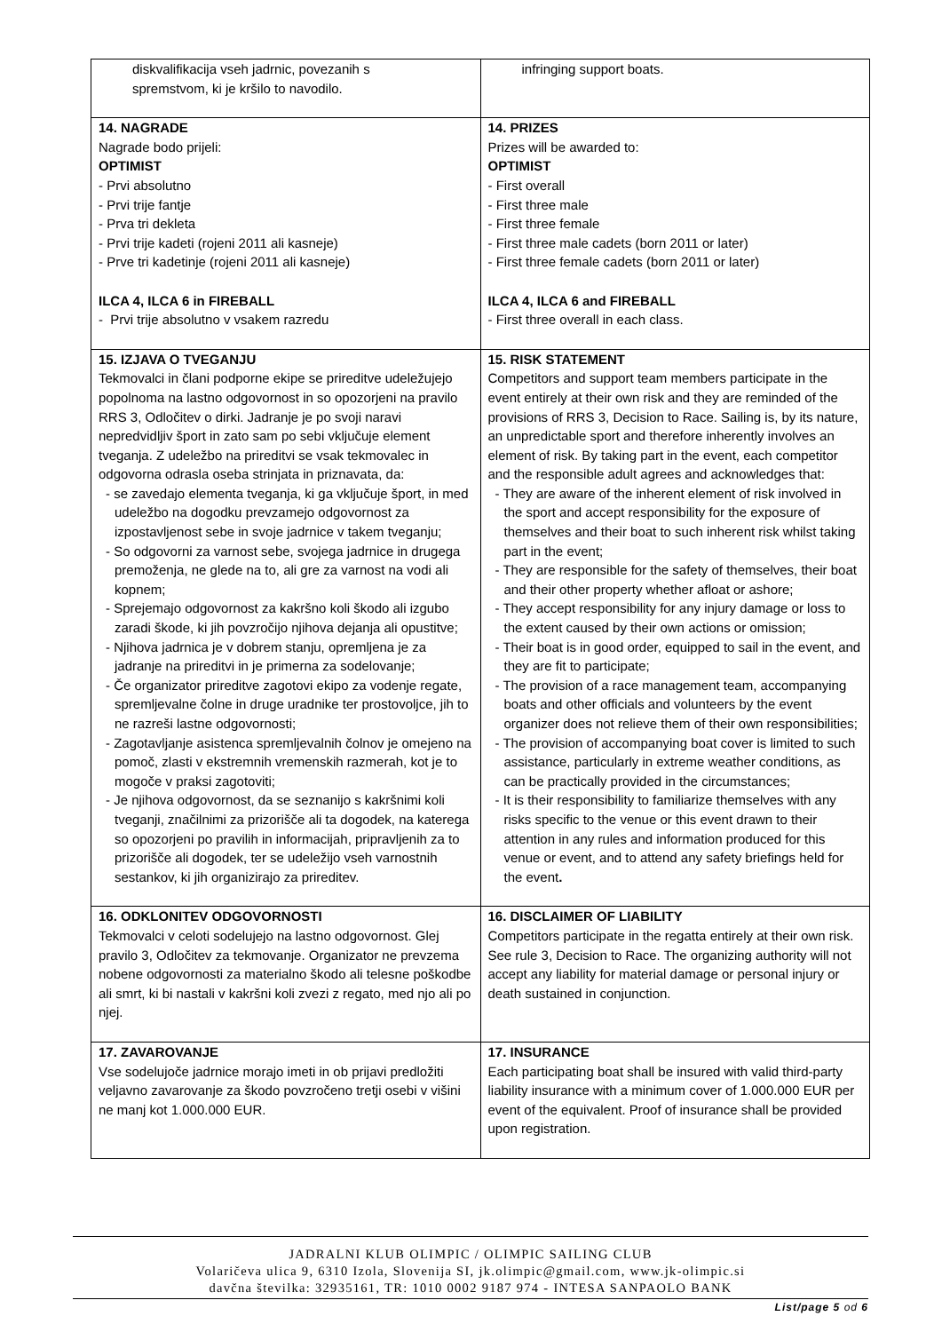| diskvalifikacija vseh jadrnic, povezanih s spremstvom, ki je kršilo to navodilo. | infringing support boats. |
| 14. NAGRADE Nagrade bodo prijeli: OPTIMIST - Prvi absolutno - Prvi trije fantje - Prva tri dekleta - Prvi trije kadeti (rojeni 2011 ali kasneje) - Prve tri kadetinje (rojeni 2011 ali kasneje) ILCA 4, ILCA 6 in FIREBALL - Prvi trije absolutno v vsakem razredu | 14. PRIZES Prizes will be awarded to: OPTIMIST - First overall - First three male - First three female - First three male cadets (born 2011 or later) - First three female cadets (born 2011 or later) ILCA 4, ILCA 6 and FIREBALL - First three overall in each class. |
| 15. IZJAVA O TVEGANJU Tekmovalci in člani podporne ekipe se prireditve udeležujejo popolnoma na lastno odgovornost in so opozorjeni na pravilo RRS 3, Odločitev o dirki. Jadranje je po svoji naravi nepredvidljiv šport in zato sam po sebi vključuje element tveganja. Z udeležbo na prireditvi se vsak tekmovalec in odgovorna odrasla oseba strinjata in priznavata, da: - se zavedajo elementa tveganja, ki ga vključuje šport, in med udeležbo na dogodku prevzamejo odgovornost za izpostavljenost sebe in svoje jadrnice v takem tveganju; - So odgovorni za varnost sebe, svojega jadrnice in drugega premoženja, ne glede na to, ali gre za varnost na vodi ali kopnem; - Sprejemajo odgovornost za kakršno koli škodo ali izgubo zaradi škode, ki jih povzročijo njihova dejanja ali opustitve; - Njihova jadrnica je v dobrem stanju, opremljena je za jadranje na prireditvi in je primerna za sodelovanje; - Če organizator prireditve zagotovi ekipo za vodenje regate, spremljevalne čolne in druge uradnike ter prostovoljce, jih to ne razreši lastne odgovornosti; - Zagotavljanje asistenca spremljevalnih čolnov je omejeno na pomoč, zlasti v ekstremnih vremenskih razmerah, kot je to mogoče v praksi zagotoviti; - Je njihova odgovornost, da se seznanijo s kakršnimi koli tveganji, značilnimi za prizorišče ali ta dogodek, na katerega so opozorjeni po pravilih in informacijah, pripravljenih za to prizorišče ali dogodek, ter se udeležijo vseh varnostnih sestankov, ki jih organizirajo za prireditev. | 15. RISK STATEMENT Competitors and support team members participate in the event entirely at their own risk and they are reminded of the provisions of RRS 3, Decision to Race. Sailing is, by its nature, an unpredictable sport and therefore inherently involves an element of risk. By taking part in the event, each competitor and the responsible adult agrees and acknowledges that: - They are aware of the inherent element of risk involved in the sport and accept responsibility for the exposure of themselves and their boat to such inherent risk whilst taking part in the event; - They are responsible for the safety of themselves, their boat and their other property whether afloat or ashore; - They accept responsibility for any injury damage or loss to the extent caused by their own actions or omission; - Their boat is in good order, equipped to sail in the event, and they are fit to participate; - The provision of a race management team, accompanying boats and other officials and volunteers by the event organizer does not relieve them of their own responsibilities; - The provision of accompanying boat cover is limited to such assistance, particularly in extreme weather conditions, as can be practically provided in the circumstances; - It is their responsibility to familiarize themselves with any risks specific to the venue or this event drawn to their attention in any rules and information produced for this venue or event, and to attend any safety briefings held for the event . |
| 16. ODKLONITEV ODGOVORNOSTI Tekmovalci v celoti sodelujejo na lastno odgovornost. Glej pravilo 3, Odločitev za tekmovanje. Organizator ne prevzema nobene odgovornosti za materialno škodo ali telesne poškodbe ali smrt, ki bi nastali v kakršni koli zvezi z regato, med njo ali po njej. | 16. DISCLAIMER OF LIABILITY Competitors participate in the regatta entirely at their own risk. See rule 3, Decision to Race. The organizing authority will not accept any liability for material damage or personal injury or death sustained in conjunction. |
| 17. ZAVAROVANJE Vse sodelujoče jadrnice morajo imeti in ob prijavi predložiti veljavno zavarovanje za škodo povzročeno tretji osebi v višini ne manj kot 1.000.000 EUR. | 17. INSURANCE Each participating boat shall be insured with valid third-party liability insurance with a minimum cover of 1.000.000 EUR per event of the equivalent. Proof of insurance shall be provided upon registration. |
JADRALNI KLUB OLIMPIC / OLIMPIC SAILING CLUB
Volaričeva ulica 9, 6310 Izola, Slovenija SI, jk.olimpic@gmail.com, www.jk-olimpic.si
davčna številka: 32935161, TR: 1010 0002 9187 974 - INTESA SANPAOLO BANK
List/page 5 od 6